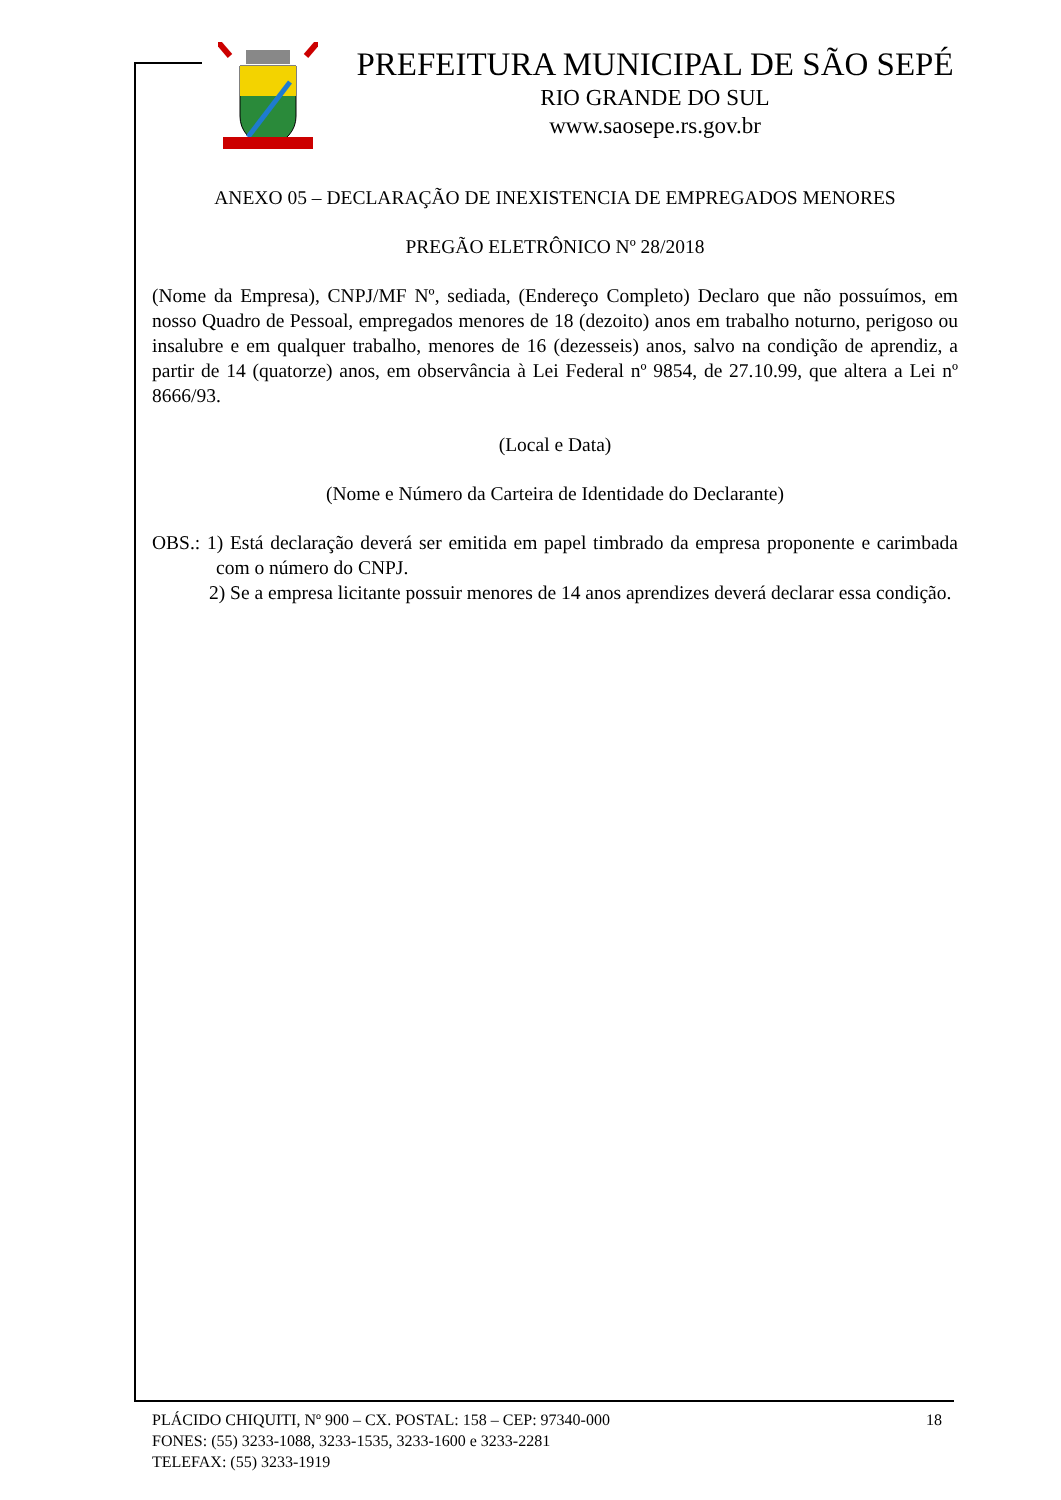PREFEITURA MUNICIPAL DE SÃO SEPÉ
RIO GRANDE DO SUL
www.saosepe.rs.gov.br
ANEXO 05 – DECLARAÇÃO DE INEXISTENCIA DE EMPREGADOS MENORES
PREGÃO ELETRÔNICO Nº 28/2018
(Nome da Empresa), CNPJ/MF Nº, sediada, (Endereço Completo) Declaro que não possuímos, em nosso Quadro de Pessoal, empregados menores de 18 (dezoito) anos em trabalho noturno, perigoso ou insalubre e em qualquer trabalho, menores de 16 (dezesseis) anos, salvo na condição de aprendiz, a partir de 14 (quatorze) anos, em observância à Lei Federal nº 9854, de 27.10.99, que altera a Lei nº 8666/93.
(Local e Data)
(Nome e Número da Carteira de Identidade do Declarante)
OBS.: 1) Está declaração deverá ser emitida em papel timbrado da empresa proponente e carimbada com o número do CNPJ.
2) Se a empresa licitante possuir menores de 14 anos aprendizes deverá declarar essa condição.
PLÁCIDO CHIQUITI, Nº 900 – CX. POSTAL: 158 – CEP: 97340-000 18
FONES: (55) 3233-1088, 3233-1535, 3233-1600 e 3233-2281
TELEFAX: (55) 3233-1919